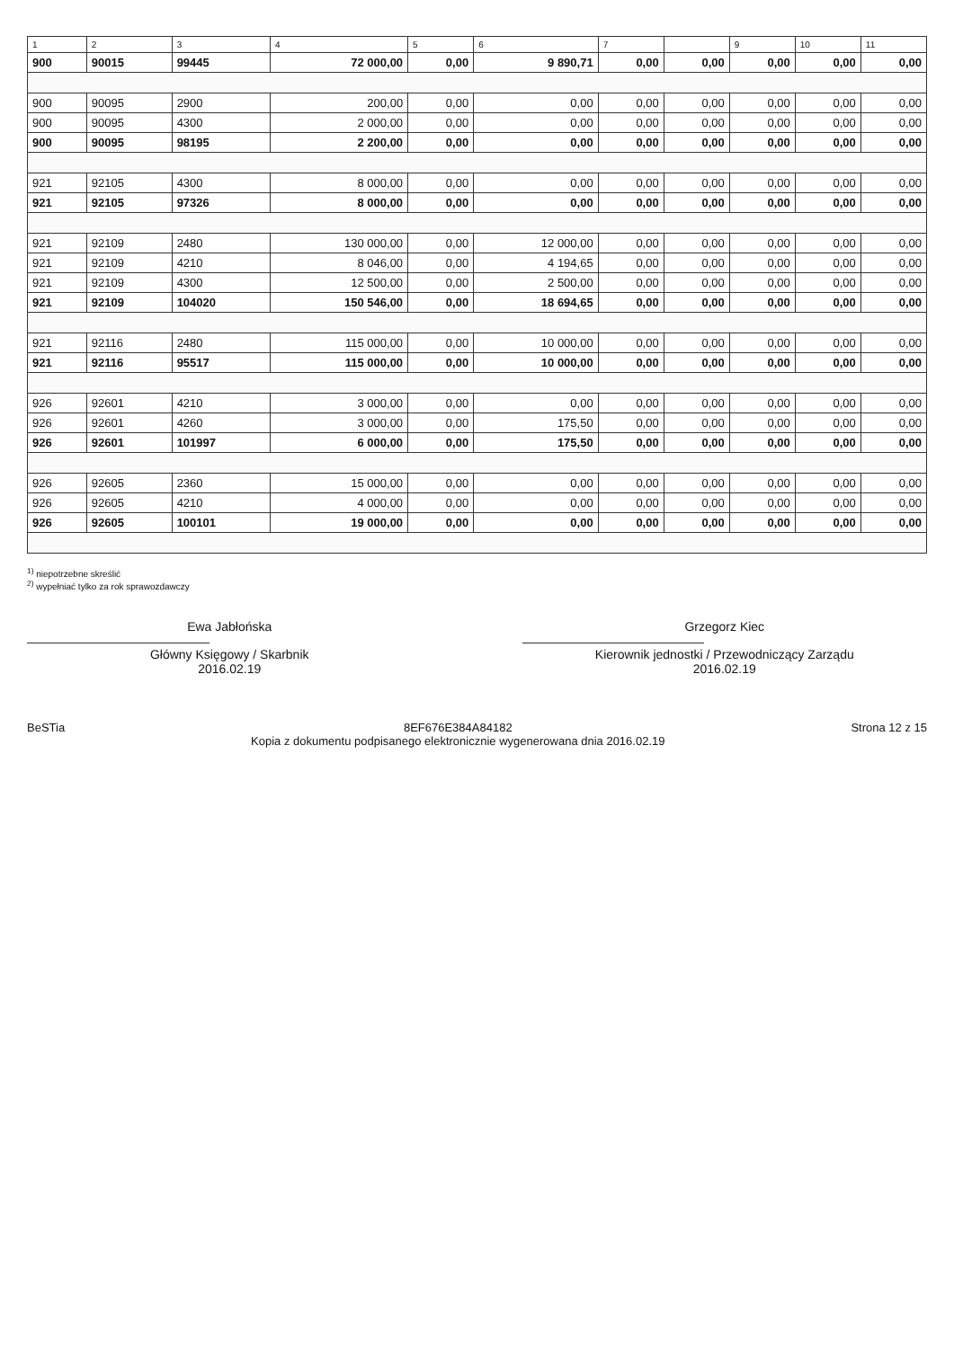| 1 | 2 | 3 | 4 | 5 | 6 | 7 | | 9 | 10 | 11 |
| --- | --- | --- | --- | --- | --- | --- | --- | --- | --- | --- |
| 900 | 90015 | 99445 | 72 000,00 | 0,00 | 9 890,71 | 0,00 | 0,00 | 0,00 | 0,00 | 0,00 |
| 900 | 90095 | 2900 | 200,00 | 0,00 | 0,00 | 0,00 | 0,00 | 0,00 | 0,00 | 0,00 |
| 900 | 90095 | 4300 | 2 000,00 | 0,00 | 0,00 | 0,00 | 0,00 | 0,00 | 0,00 | 0,00 |
| 900 | 90095 | 98195 | 2 200,00 | 0,00 | 0,00 | 0,00 | 0,00 | 0,00 | 0,00 | 0,00 |
| 921 | 92105 | 4300 | 8 000,00 | 0,00 | 0,00 | 0,00 | 0,00 | 0,00 | 0,00 | 0,00 |
| 921 | 92105 | 97326 | 8 000,00 | 0,00 | 0,00 | 0,00 | 0,00 | 0,00 | 0,00 | 0,00 |
| 921 | 92109 | 2480 | 130 000,00 | 0,00 | 12 000,00 | 0,00 | 0,00 | 0,00 | 0,00 | 0,00 |
| 921 | 92109 | 4210 | 8 046,00 | 0,00 | 4 194,65 | 0,00 | 0,00 | 0,00 | 0,00 | 0,00 |
| 921 | 92109 | 4300 | 12 500,00 | 0,00 | 2 500,00 | 0,00 | 0,00 | 0,00 | 0,00 | 0,00 |
| 921 | 92109 | 104020 | 150 546,00 | 0,00 | 18 694,65 | 0,00 | 0,00 | 0,00 | 0,00 | 0,00 |
| 921 | 92116 | 2480 | 115 000,00 | 0,00 | 10 000,00 | 0,00 | 0,00 | 0,00 | 0,00 | 0,00 |
| 921 | 92116 | 95517 | 115 000,00 | 0,00 | 10 000,00 | 0,00 | 0,00 | 0,00 | 0,00 | 0,00 |
| 926 | 92601 | 4210 | 3 000,00 | 0,00 | 0,00 | 0,00 | 0,00 | 0,00 | 0,00 | 0,00 |
| 926 | 92601 | 4260 | 3 000,00 | 0,00 | 175,50 | 0,00 | 0,00 | 0,00 | 0,00 | 0,00 |
| 926 | 92601 | 101997 | 6 000,00 | 0,00 | 175,50 | 0,00 | 0,00 | 0,00 | 0,00 | 0,00 |
| 926 | 92605 | 2360 | 15 000,00 | 0,00 | 0,00 | 0,00 | 0,00 | 0,00 | 0,00 | 0,00 |
| 926 | 92605 | 4210 | 4 000,00 | 0,00 | 0,00 | 0,00 | 0,00 | 0,00 | 0,00 | 0,00 |
| 926 | 92605 | 100101 | 19 000,00 | 0,00 | 0,00 | 0,00 | 0,00 | 0,00 | 0,00 | 0,00 |
<sup>1)</sup> niepotrzebne skreślić
<sup>2)</sup> wypełniać tylko za rok sprawozdawczy
Ewa Jabłońska
Główny Księgowy / Skarbnik
2016.02.19
Grzegorz Kiec
Kierownik jednostki / Przewodniczący Zarządu
2016.02.19
BeSTia 8EF676E384A84182
Kopia z dokumentu podpisanego elektronicznie wygenerowana dnia 2016.02.19
Strona 12 z 15